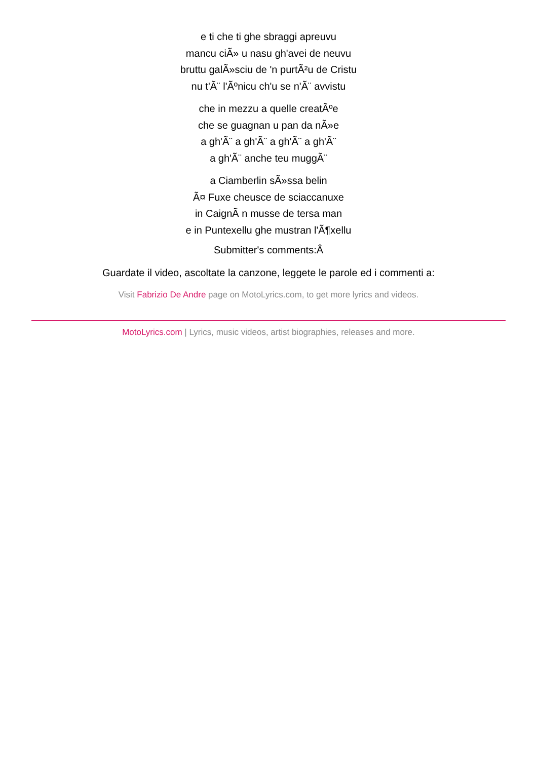e ti che ti ghe sbraggi apreuvu
mancu ciÃ» u nasu gh'avei de neuvu
bruttu galÃ»sciu de 'n purtÃ²u de Cristu
nu t'Ã¨ l'Ãºnicu ch'u se n'Ã¨ avvistu
che in mezzu a quelle creatÃºe
che se guagnan u pan da nÃ»e
a gh'Ã¨ a gh'Ã¨ a gh'Ã¨ a gh'Ã¨
a gh'Ã¨ anche teu muggÃ¨
a Ciamberlin sÃ»ssa belin
Ã¤ Fuxe cheusce de sciaccanuxe
in CaignÃ n musse de tersa man
e in Puntexellu ghe mustran l'Ã¶xellu
Submitter's comments:Â
Guardate il video, ascoltate la canzone, leggete le parole ed i commenti a:
Visit Fabrizio De Andre page on MotoLyrics.com, to get more lyrics and videos.
MotoLyrics.com | Lyrics, music videos, artist biographies, releases and more.